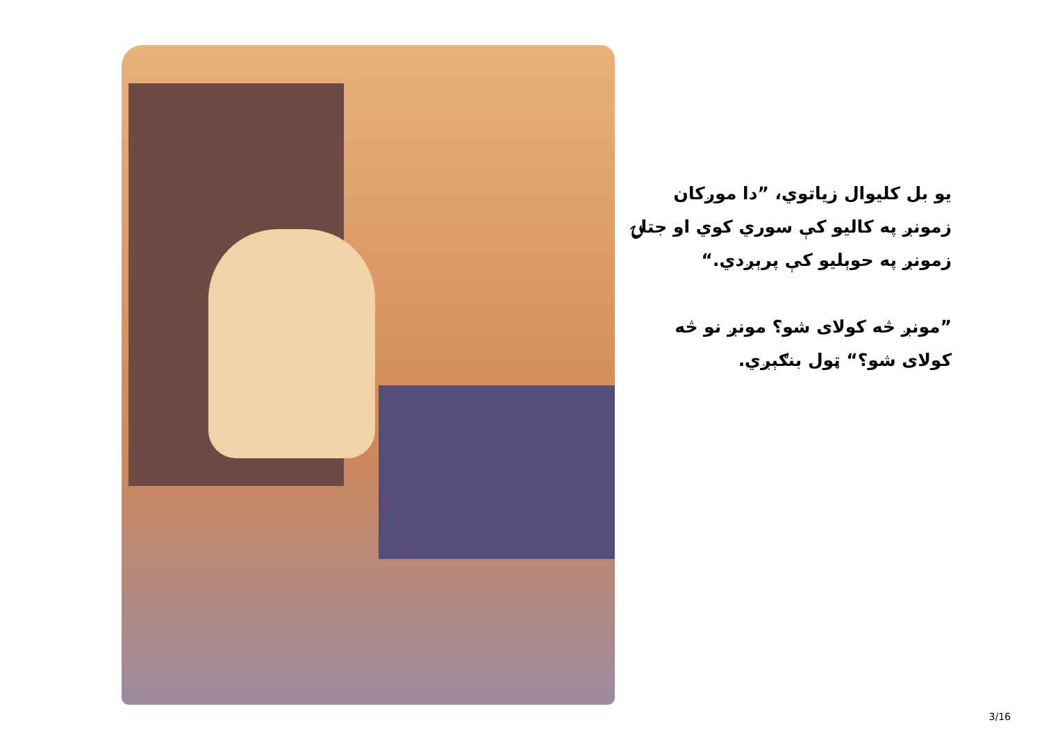يو بل کليوال زياتوي، ”دا موږکان زمونږ په کاليو کې سوري کوي او جتلۍ زمونږ په حوېليو کې پرېږدي.“
”مونږ څه کولای شو؟ مونږ نو څه کولای شو؟“ ټول بنګېږي.
3/16